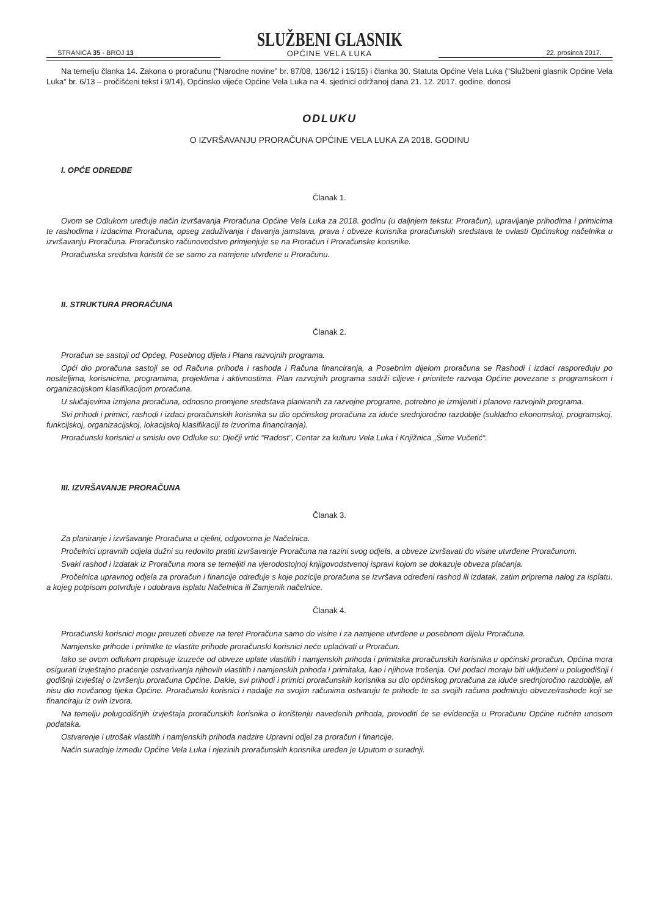STRANICA 35 - BROJ 13
SLUŽBENI GLASNIK
OPĆINE VELA LUKA
22. prosinca 2017.
Na temelju članka 14. Zakona o proračunu (“Narodne novine” br. 87/08, 136/12 i 15/15) i članka 30. Statuta Općine Vela Luka (“Službeni glasnik Općine Vela Luka” br. 6/13 – pročišćeni tekst i 9/14), Općinsko vijeće Općine Vela Luka na 4. sjednici održanoj dana 21. 12. 2017. godine, donosi
ODLUKU
O IZVRŠAVANJU PRORAČUNA OPĆINE VELA LUKA ZA 2018. GODINU
I. OPĆE ODREDBE
Članak 1.
Ovom se Odlukom uređuje način izvršavanja Proračuna Općine Vela Luka za 2018. godinu (u daljnjem tekstu: Proračun), upravljanje prihodima i primicima te rashodima i izdacima Proračuna, opseg zaduživanja i davanja jamstava, prava i obveze korisnika proračunskih sredstava te ovlasti Općinskog načelnika u izvršavanju Proračuna. Proračunsko računovodstvo primjenjuje se na Proračun i Proračunske korisnike.
Proračunska sredstva koristit će se samo za namjene utvrđene u Proračunu.
II. STRUKTURA PRORAČUNA
Članak 2.
Proračun se sastoji od Općeg, Posebnog dijela i Plana razvojnih programa.
Opći dio proračuna sastoji se od Računa prihoda i rashoda i Računa financiranja, a Posebnim dijelom proračuna se Rashodi i izdaci raspoređuju po nositeljima, korisnicima, programima, projektima i aktivnostima. Plan razvojnih programa sadrži ciljeve i prioritete razvoja Općine povezane s programskom i organizacijskom klasifikacijom proračuna.
U slučajevima izmjena proračuna, odnosno promjene sredstava planiranih za razvojne programe, potrebno je izmijeniti i planove razvojnih programa.
Svi prihodi i primici, rashodi i izdaci proračunskih korisnika su dio općinskog proračuna za iduće srednjoročno razdoblje (sukladno ekonomskoj, programskoj, funkcijskoj, organizacijskoj, lokacijskoj klasifikaciji te izvorima financiranja).
Proračunski korisnici u smislu ove Odluke su: Dječji vrtić “Radost”, Centar za kulturu Vela Luka i Knjižnica „Šime Vučetić“.
III. IZVRŠAVANJE PRORAČUNA
Članak 3.
Za planiranje i izvršavanje Proračuna u cjelini, odgovorna je Načelnica.
Pročelnici upravnih odjela dužni su redovito pratiti izvršavanje Proračuna na razini svog odjela, a obveze izvršavati do visine utvrđene Proračunom.
Svaki rashod i izdatak iz Proračuna mora se temeljiti na vjerodostojnoj knjigovodstvenoj ispravi kojom se dokazuje obveza plaćanja.
Pročelnica upravnog odjela za proračun i financije određuje s koje pozicije proračuna se izvršava određeni rashod ili izdatak, zatim priprema nalog za isplatu, a kojeg potpisom potvrđuje i odobrava isplatu Načelnica ili Zamjenik načelnice.
Članak 4.
Proračunski korisnici mogu preuzeti obveze na teret Proračuna samo do visine i za namjene utvrđene u posebnom dijelu Proračuna.
Namjenske prihode i primitke te vlastite prihode proračunski korisnici neće uplaćivati u Proračun.
Iako se ovom odlukom propisuje izuzeće od obveze uplate vlastitih i namjenskih prihoda i primitaka proračunskih korisnika u općinski proračun, Općina mora osigurati izvještajno praćenje ostvarivanja njihovih vlastitih i namjenskih prihoda i primitaka, kao i njihova trošenja. Ovi podaci moraju biti uključeni u polugodišnji i godišnji izvještaj o izvršenju proračuna Općine. Dakle, svi prihodi i primici proračunskih korisnika su dio općinskog proračuna za iduće srednjoročno razdoblje, ali nisu dio novčanog tijeka Općine. Proračunski korisnici i nadalje na svojim računima ostvaruju te prihode te sa svojih računa podmiruju obveze/rashode koji se financiraju iz ovih izvora.
Na temelju polugodišnjih izvještaja proračunskih korisnika o korištenju navedenih prihoda, provoditi će se evidencija u Proračunu Općine ručnim unosom podataka.
Ostvarenje i utrošak vlastitih i namjenskih prihoda nadzire Upravni odjel za proračun i financije.
Način suradnje između Općine Vela Luka i njezinih proračunskih korisnika uređen je Uputom o suradnji.